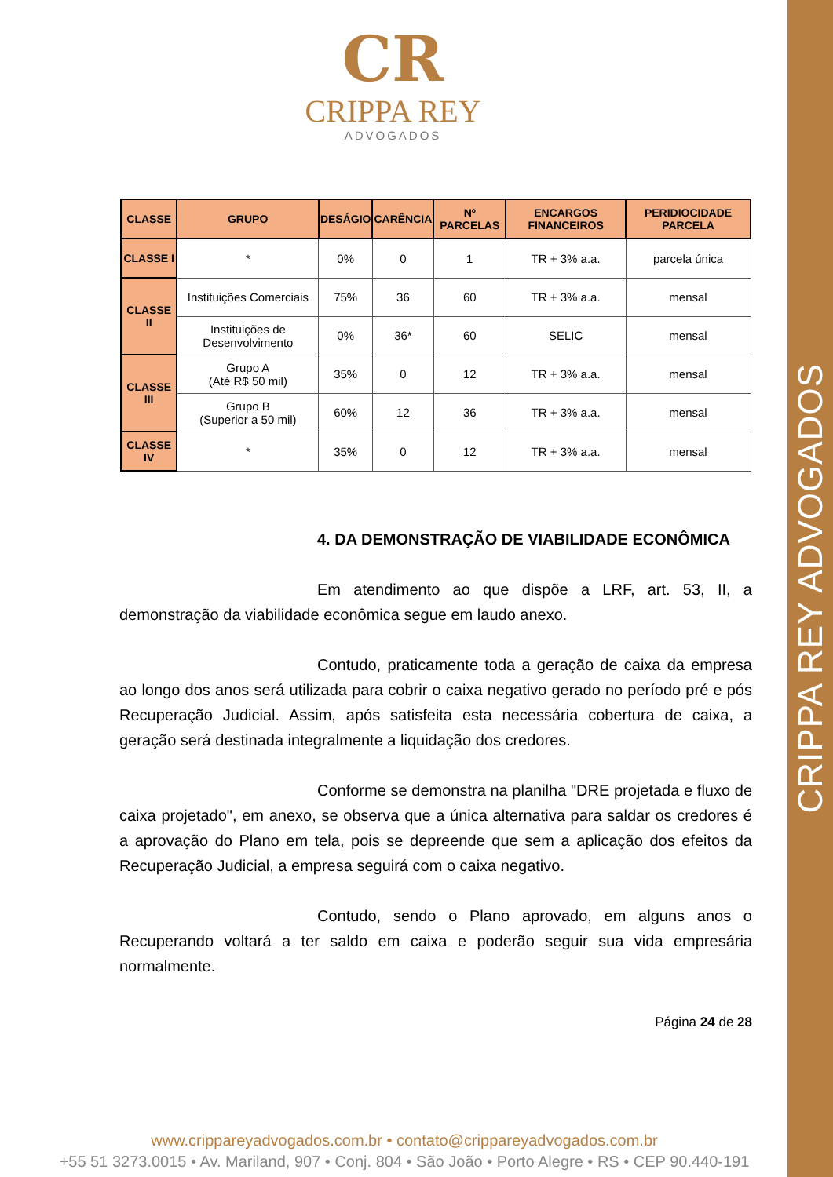CRIPPA REY ADVOGADOS
CR
CRIPPA REY
ADVOGADOS
| CLASSE | GRUPO | DESÁGIO | CARÊNCIA | Nº PARCELAS | ENCARGOS FINANCEIROS | PERIDIOCIDADE PARCELA |
| --- | --- | --- | --- | --- | --- | --- |
| CLASSE I | * | 0% | 0 | 1 | TR + 3% a.a. | parcela única |
| CLASSE II | Instituições Comerciais | 75% | 36 | 60 | TR + 3% a.a. | mensal |
| | Instituições de Desenvolvimento | 0% | 36* | 60 | SELIC | mensal |
| CLASSE III | Grupo A (Até R$ 50 mil) | 35% | 0 | 12 | TR + 3% a.a. | mensal |
| | Grupo B (Superior a 50 mil) | 60% | 12 | 36 | TR + 3% a.a. | mensal |
| CLASSE IV | * | 35% | 0 | 12 | TR + 3% a.a. | mensal |
4. DA DEMONSTRAÇÃO DE VIABILIDADE ECONÔMICA
Em atendimento ao que dispõe a LRF, art. 53, II, a demonstração da viabilidade econômica segue em laudo anexo.
Contudo, praticamente toda a geração de caixa da empresa ao longo dos anos será utilizada para cobrir o caixa negativo gerado no período pré e pós Recuperação Judicial. Assim, após satisfeita esta necessária cobertura de caixa, a geração será destinada integralmente a liquidação dos credores.
Conforme se demonstra na planilha "DRE projetada e fluxo de caixa projetado", em anexo, se observa que a única alternativa para saldar os credores é a aprovação do Plano em tela, pois se depreende que sem a aplicação dos efeitos da Recuperação Judicial, a empresa seguirá com o caixa negativo.
Contudo, sendo o Plano aprovado, em alguns anos o Recuperando voltará a ter saldo em caixa e poderão seguir sua vida empresária normalmente.
Página 24 de 28
www.crippareyadvogados.com.br • contato@crippareyadvogados.com.br
+55 51 3273.0015 • Av. Mariland, 907 • Conj. 804 • São João • Porto Alegre • RS • CEP 90.440-191